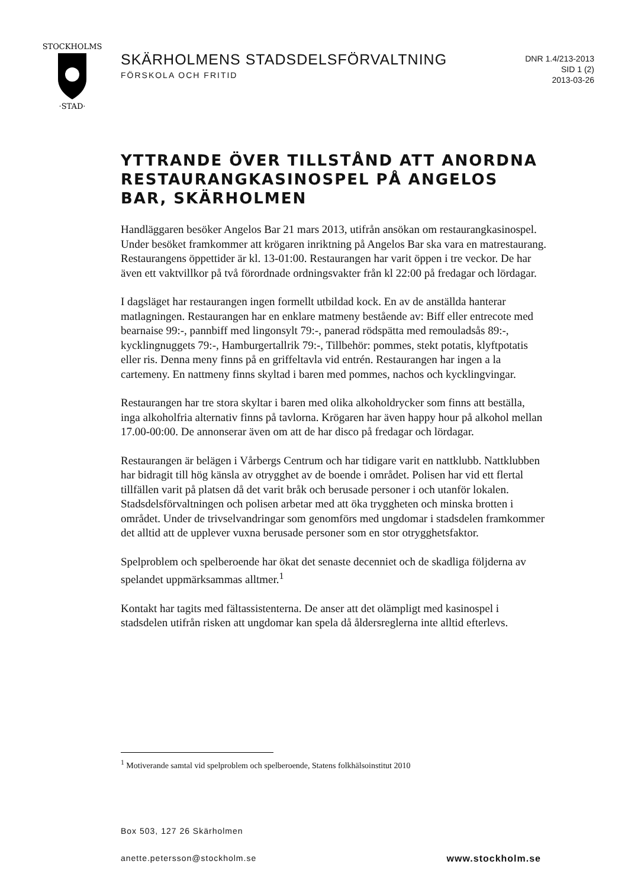STOCKHOLMS
·STAD·
SKÄRHOLMENS STADSDELSFÖRVALTNING
FÖRSKOLA OCH FRITID
DNR 1.4/213-2013
SID 1 (2)
2013-03-26
YTTRANDE ÖVER TILLSTÅND ATT ANORDNA RESTAURANGKASINOSPEL PÅ ANGELOS BAR, SKÄRHOLMEN
Handläggaren besöker Angelos Bar 21 mars 2013, utifrån ansökan om restaurangkasinospel. Under besöket framkommer att krögaren inriktning på Angelos Bar ska vara en matrestaurang. Restaurangens öppettider är kl. 13-01:00. Restaurangen har varit öppen i tre veckor. De har även ett vaktvillkor på två förordnade ordningsvakter från kl 22:00 på fredagar och lördagar.
I dagsläget har restaurangen ingen formellt utbildad kock. En av de anställda hanterar matlagningen. Restaurangen har en enklare matmeny bestående av: Biff eller entrecote med bearnaise 99:-, pannbiff med lingonsylt 79:-, panerad rödspätta med remouladsås 89:-, kycklingnuggets 79:-, Hamburgertallrik 79:-, Tillbehör: pommes, stekt potatis, klyftpotatis eller ris. Denna meny finns på en griffeltavla vid entrén. Restaurangen har ingen a la cartemeny. En nattmeny finns skyltad i baren med pommes, nachos och kycklingvingar.
Restaurangen har tre stora skyltar i baren med olika alkoholdrycker som finns att beställa, inga alkoholfria alternativ finns på tavlorna. Krögaren har även happy hour på alkohol mellan 17.00-00:00. De annonserar även om att de har disco på fredagar och lördagar.
Restaurangen är belägen i Vårbergs Centrum och har tidigare varit en nattklubb. Nattklubben har bidragit till hög känsla av otrygghet av de boende i området. Polisen har vid ett flertal tillfällen varit på platsen då det varit bråk och berusade personer i och utanför lokalen. Stadsdelsförvaltningen och polisen arbetar med att öka tryggheten och minska brotten i området. Under de trivselvandringar som genomförs med ungdomar i stadsdelen framkommer det alltid att de upplever vuxna berusade personer som en stor otrygghetsfaktor.
Spelproblem och spelberoende har ökat det senaste decenniet och de skadliga följderna av spelandet uppmärksammas alltmer.<sup>1</sup>
Kontakt har tagits med fältassistenterna. De anser att det olämpligt med kasinospel i stadsdelen utifrån risken att ungdomar kan spela då åldersreglerna inte alltid efterlevs.
<sup>1</sup> Motiverande samtal vid spelproblem och spelberoende, Statens folkhälsoinstitut 2010
Box 503, 127 26 Skärholmen
anette.petersson@stockholm.se www.stockholm.se